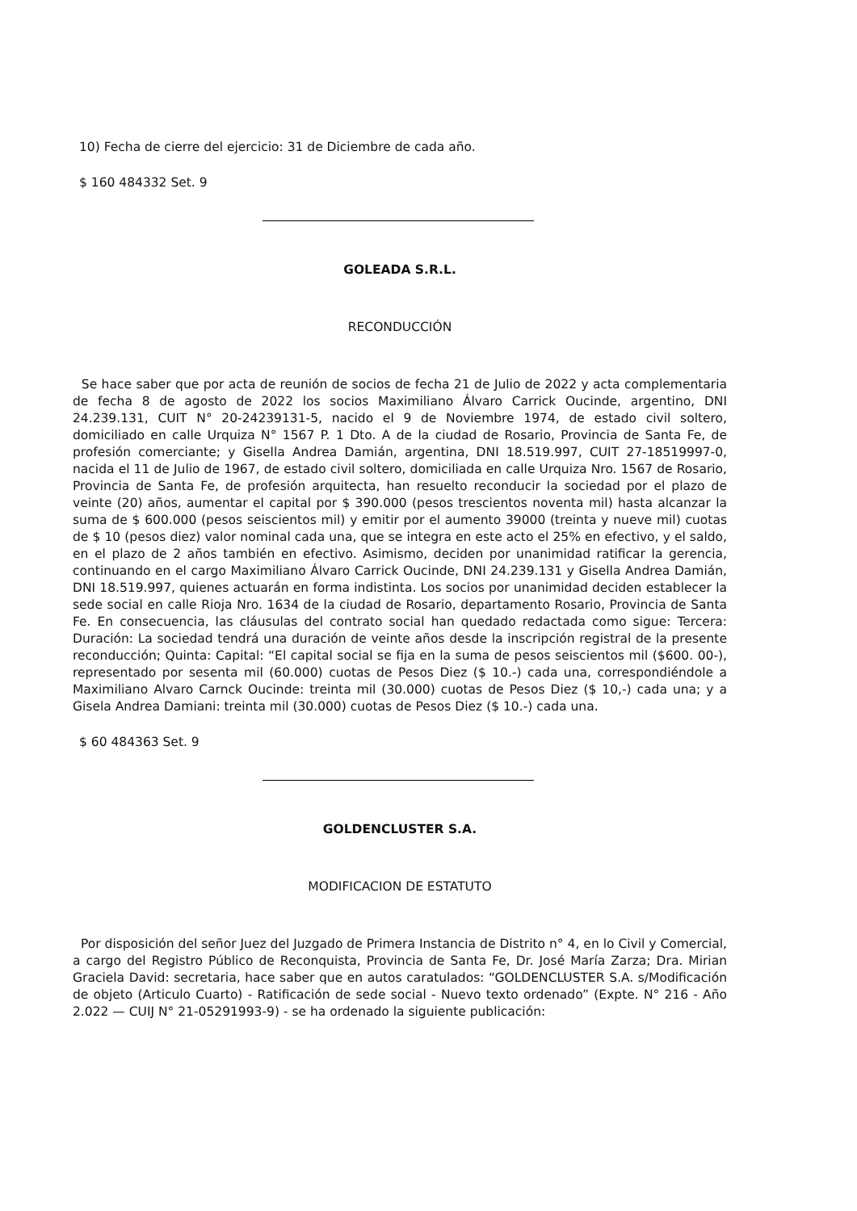10) Fecha de cierre del ejercicio: 31 de Diciembre de cada año.
$ 160 484332 Set. 9
GOLEADA S.R.L.
RECONDUCCIÓN
Se hace saber que por acta de reunión de socios de fecha 21 de Julio de 2022 y acta complementaria de fecha 8 de agosto de 2022 los socios Maximiliano Álvaro Carrick Oucinde, argentino, DNI 24.239.131, CUIT N° 20-24239131-5, nacido el 9 de Noviembre 1974, de estado civil soltero, domiciliado en calle Urquiza N° 1567 P. 1 Dto. A de la ciudad de Rosario, Provincia de Santa Fe, de profesión comerciante; y Gisella Andrea Damián, argentina, DNI 18.519.997, CUIT 27-18519997-0, nacida el 11 de Julio de 1967, de estado civil soltero, domiciliada en calle Urquiza Nro. 1567 de Rosario, Provincia de Santa Fe, de profesión arquitecta, han resuelto reconducir la sociedad por el plazo de veinte (20) años, aumentar el capital por $ 390.000 (pesos trescientos noventa mil) hasta alcanzar la suma de $ 600.000 (pesos seiscientos mil) y emitir por el aumento 39000 (treinta y nueve mil) cuotas de $ 10 (pesos diez) valor nominal cada una, que se integra en este acto el 25% en efectivo, y el saldo, en el plazo de 2 años también en efectivo. Asimismo, deciden por unanimidad ratificar la gerencia, continuando en el cargo Maximiliano Álvaro Carrick Oucinde, DNI 24.239.131 y Gisella Andrea Damián, DNI 18.519.997, quienes actuarán en forma indistinta. Los socios por unanimidad deciden establecer la sede social en calle Rioja Nro. 1634 de la ciudad de Rosario, departamento Rosario, Provincia de Santa Fe. En consecuencia, las cláusulas del contrato social han quedado redactada como sigue: Tercera: Duración: La sociedad tendrá una duración de veinte años desde la inscripción registral de la presente reconducción; Quinta: Capital: “El capital social se fija en la suma de pesos seiscientos mil ($600. 00-), representado por sesenta mil (60.000) cuotas de Pesos Diez ($ 10.-) cada una, correspondiéndole a Maximiliano Alvaro Carnck Oucinde: treinta mil (30.000) cuotas de Pesos Diez ($ 10,-) cada una; y a Gisela Andrea Damiani: treinta mil (30.000) cuotas de Pesos Diez ($ 10.-) cada una.
$ 60 484363 Set. 9
GOLDENCLUSTER S.A.
MODIFICACION DE ESTATUTO
Por disposición del señor Juez del Juzgado de Primera Instancia de Distrito n° 4, en lo Civil y Comercial, a cargo del Registro Público de Reconquista, Provincia de Santa Fe, Dr. José María Zarza; Dra. Mirian Graciela David: secretaria, hace saber que en autos caratulados: “GOLDENCLUSTER S.A. s/Modificación de objeto (Articulo Cuarto) - Ratificación de sede social - Nuevo texto ordenado” (Expte. N° 216 - Año 2.022 — CUIJ N° 21-05291993-9) - se ha ordenado la siguiente publicación: